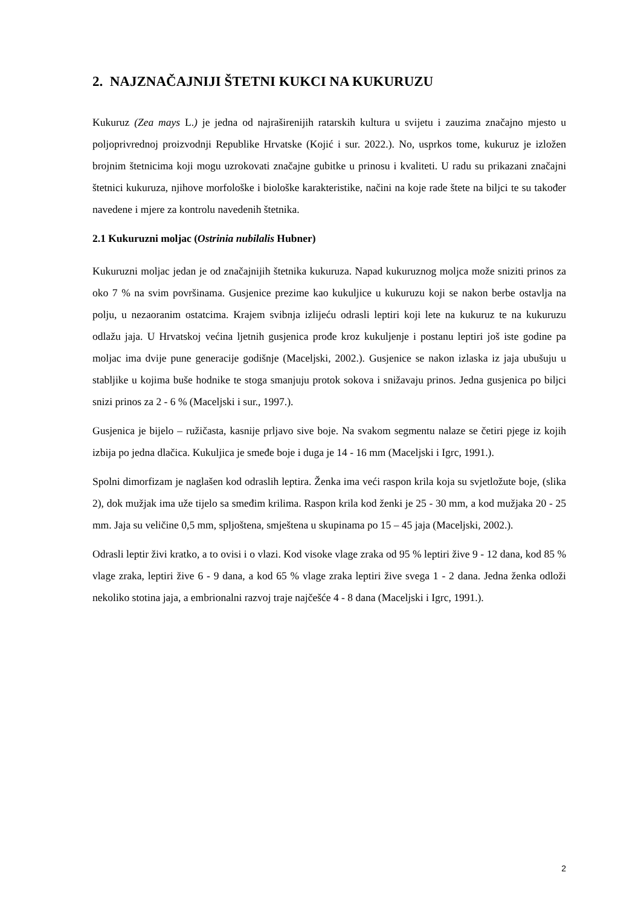2. NAJZNAČAJNIJI ŠTETNI KUKCI NA KUKURUZU
Kukuruz (Zea mays L.) je jedna od najraširenijih ratarskih kultura u svijetu i zauzima značajno mjesto u poljoprivrednoj proizvodnji Republike Hrvatske (Kojić i sur. 2022.). No, usprkos tome, kukuruz je izložen brojnim štetnicima koji mogu uzrokovati značajne gubitke u prinosu i kvaliteti. U radu su prikazani značajni štetnici kukuruza, njihove morfološke i biološke karakteristike, načini na koje rade štete na biljci te su također navedene i mjere za kontrolu navedenih štetnika.
2.1 Kukuruzni moljac (Ostrinia nubilalis Hubner)
Kukuruzni moljac jedan je od značajnijih štetnika kukuruza. Napad kukuruznog moljca može sniziti prinos za oko 7 % na svim površinama. Gusjenice prezime kao kukuljice u kukuruzu koji se nakon berbe ostavlja na polju, u nezaoranim ostatcima. Krajem svibnja izlijeću odrasli leptiri koji lete na kukuruz te na kukuruzu odlažu jaja. U Hrvatskoj većina ljetnih gusjenica prođe kroz kukuljenje i postanu leptiri još iste godine pa moljac ima dvije pune generacije godišnje (Maceljski, 2002.). Gusjenice se nakon izlaska iz jaja ubušuju u stabljike u kojima buše hodnike te stoga smanjuju protok sokova i snižavaju prinos. Jedna gusjenica po biljci snizi prinos za 2 - 6 % (Maceljski i sur., 1997.).
Gusjenica je bijelo – ružičasta, kasnije prljavo sive boje. Na svakom segmentu nalaze se četiri pjege iz kojih izbija po jedna dlačica. Kukuljica je smeđe boje i duga je 14 - 16 mm (Maceljski i Igrc, 1991.).
Spolni dimorfizam je naglašen kod odraslih leptira. Ženka ima veći raspon krila koja su svjetložute boje, (slika 2), dok mužjak ima uže tijelo sa smeđim krilima. Raspon krila kod ženki je 25 - 30 mm, a kod mužjaka 20 - 25 mm. Jaja su veličine 0,5 mm, spljoštena, smještena u skupinama po 15 – 45 jaja (Maceljski, 2002.).
Odrasli leptir živi kratko, a to ovisi i o vlazi. Kod visoke vlage zraka od 95 % leptiri žive 9 - 12 dana, kod 85 % vlage zraka, leptiri žive 6 - 9 dana, a kod 65 % vlage zraka leptiri žive svega 1 - 2 dana. Jedna ženka odloži nekoliko stotina jaja, a embrionalni razvoj traje najčešće 4 - 8 dana (Maceljski i Igrc, 1991.).
2